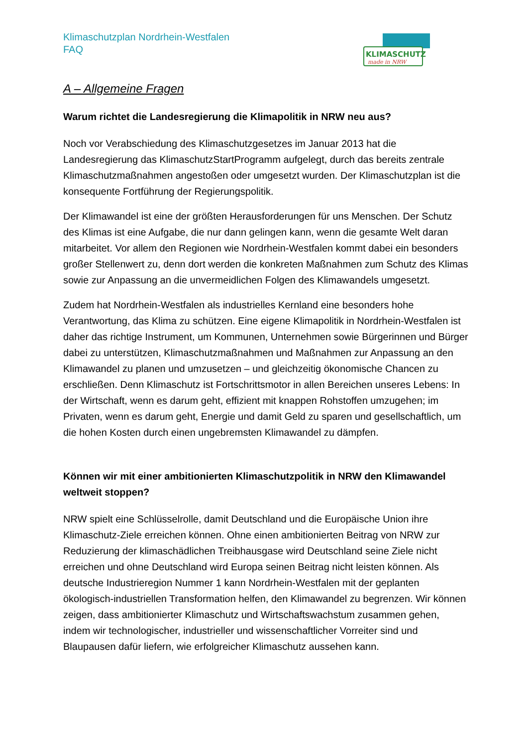Klimaschutzplan Nordrhein-Westfalen
FAQ
KLIMASCHUTZ
made in NRW
A – Allgemeine Fragen
Warum richtet die Landesregierung die Klimapolitik in NRW neu aus?
Noch vor Verabschiedung des Klimaschutzgesetzes im Januar 2013 hat die Landesregierung das KlimaschutzStartProgramm aufgelegt, durch das bereits zentrale Klimaschutzmaßnahmen angestoßen oder umgesetzt wurden. Der Klimaschutzplan ist die konsequente Fortführung der Regierungspolitik.
Der Klimawandel ist eine der größten Herausforderungen für uns Menschen. Der Schutz des Klimas ist eine Aufgabe, die nur dann gelingen kann, wenn die gesamte Welt daran mitarbeitet. Vor allem den Regionen wie Nordrhein-Westfalen kommt dabei ein besonders großer Stellenwert zu, denn dort werden die konkreten Maßnahmen zum Schutz des Klimas sowie zur Anpassung an die unvermeidlichen Folgen des Klimawandels umgesetzt.
Zudem hat Nordrhein-Westfalen als industrielles Kernland eine besonders hohe Verantwortung, das Klima zu schützen. Eine eigene Klimapolitik in Nordrhein-Westfalen ist daher das richtige Instrument, um Kommunen, Unternehmen sowie Bürgerinnen und Bürger dabei zu unterstützen, Klimaschutzmaßnahmen und Maßnahmen zur Anpassung an den Klimawandel zu planen und umzusetzen – und gleichzeitig ökonomische Chancen zu erschließen. Denn Klimaschutz ist Fortschrittsmotor in allen Bereichen unseres Lebens: In der Wirtschaft, wenn es darum geht, effizient mit knappen Rohstoffen umzugehen; im Privaten, wenn es darum geht, Energie und damit Geld zu sparen und gesellschaftlich, um die hohen Kosten durch einen ungebremsten Klimawandel zu dämpfen.
Können wir mit einer ambitionierten Klimaschutzpolitik in NRW den Klimawandel weltweit stoppen?
NRW spielt eine Schlüsselrolle, damit Deutschland und die Europäische Union ihre Klimaschutz-Ziele erreichen können. Ohne einen ambitionierten Beitrag von NRW zur Reduzierung der klimaschädlichen Treibhausgase wird Deutschland seine Ziele nicht erreichen und ohne Deutschland wird Europa seinen Beitrag nicht leisten können. Als deutsche Industrieregion Nummer 1 kann Nordrhein-Westfalen mit der geplanten ökologisch-industriellen Transformation helfen, den Klimawandel zu begrenzen. Wir können zeigen, dass ambitionierter Klimaschutz und Wirtschaftswachstum zusammen gehen, indem wir technologischer, industrieller und wissenschaftlicher Vorreiter sind und Blaupausen dafür liefern, wie erfolgreicher Klimaschutz aussehen kann.